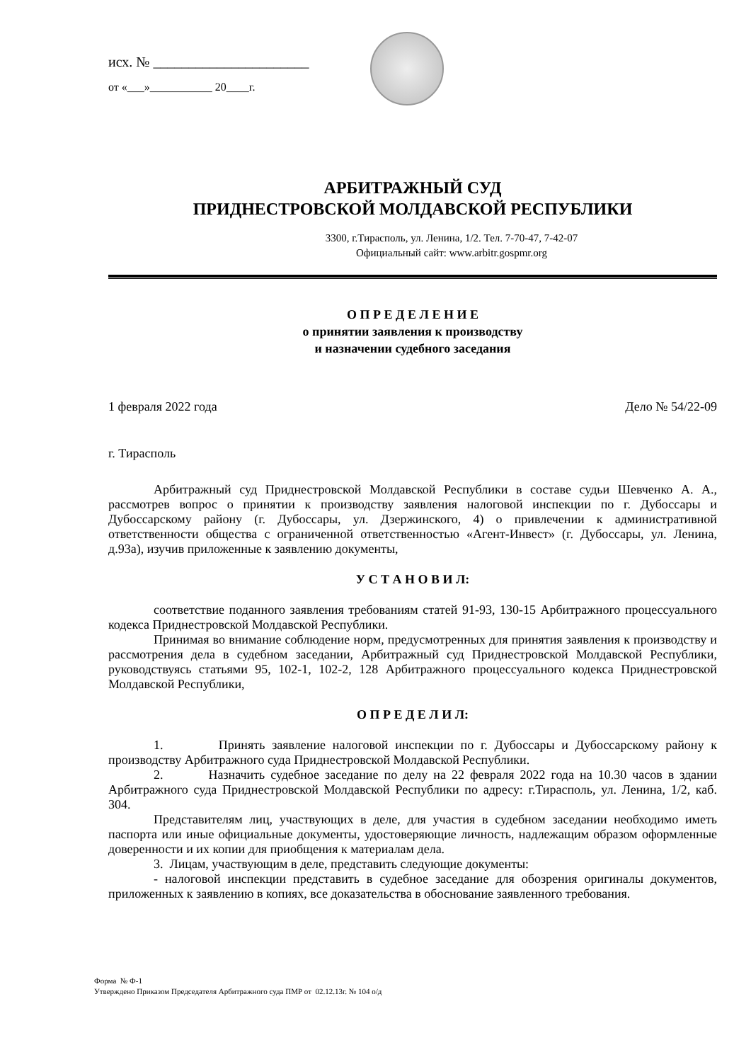исх. № ______________________
от «___»___________ 20____г.
АРБИТРАЖНЫЙ СУД
ПРИДНЕСТРОВСКОЙ МОЛДАВСКОЙ РЕСПУБЛИКИ
3300, г.Тирасполь, ул. Ленина, 1/2. Тел. 7-70-47, 7-42-07
Официальный сайт: www.arbitr.gospmr.org
О П Р Е Д Е Л Е Н И Е
о принятии заявления к производству
и назначении судебного заседания
1 февраля 2022 года Дело № 54/22-09
г. Тирасполь
Арбитражный суд Приднестровской Молдавской Республики в составе судьи Шевченко А. А., рассмотрев вопрос о принятии к производству заявления налоговой инспекции по г. Дубоссары и Дубоссарскому району (г. Дубоссары, ул. Дзержинского, 4) о привлечении к административной ответственности общества с ограниченной ответственностью «Агент-Инвест» (г. Дубоссары, ул. Ленина, д.93а), изучив приложенные к заявлению документы,
У С Т А Н О В И Л:
соответствие поданного заявления требованиям статей 91-93, 130-15 Арбитражного процессуального кодекса Приднестровской Молдавской Республики.
Принимая во внимание соблюдение норм, предусмотренных для принятия заявления к производству и рассмотрения дела в судебном заседании, Арбитражный суд Приднестровской Молдавской Республики, руководствуясь статьями 95, 102-1, 102-2, 128 Арбитражного процессуального кодекса Приднестровской Молдавской Республики,
О П Р Е Д Е Л И Л:
1. Принять заявление налоговой инспекции по г. Дубоссары и Дубоссарскому району к производству Арбитражного суда Приднестровской Молдавской Республики.
2. Назначить судебное заседание по делу на 22 февраля 2022 года на 10.30 часов в здании Арбитражного суда Приднестровской Молдавской Республики по адресу: г.Тирасполь, ул. Ленина, 1/2, каб. 304.
Представителям лиц, участвующих в деле, для участия в судебном заседании необходимо иметь паспорта или иные официальные документы, удостоверяющие личность, надлежащим образом оформленные доверенности и их копии для приобщения к материалам дела.
3. Лицам, участвующим в деле, представить следующие документы:
- налоговой инспекции представить в судебное заседание для обозрения оригиналы документов, приложенных к заявлению в копиях, все доказательства в обоснование заявленного требования.
Форма № Ф-1
Утверждено Приказом Председателя Арбитражного суда ПМР от 02.12.13г. № 104 о/д